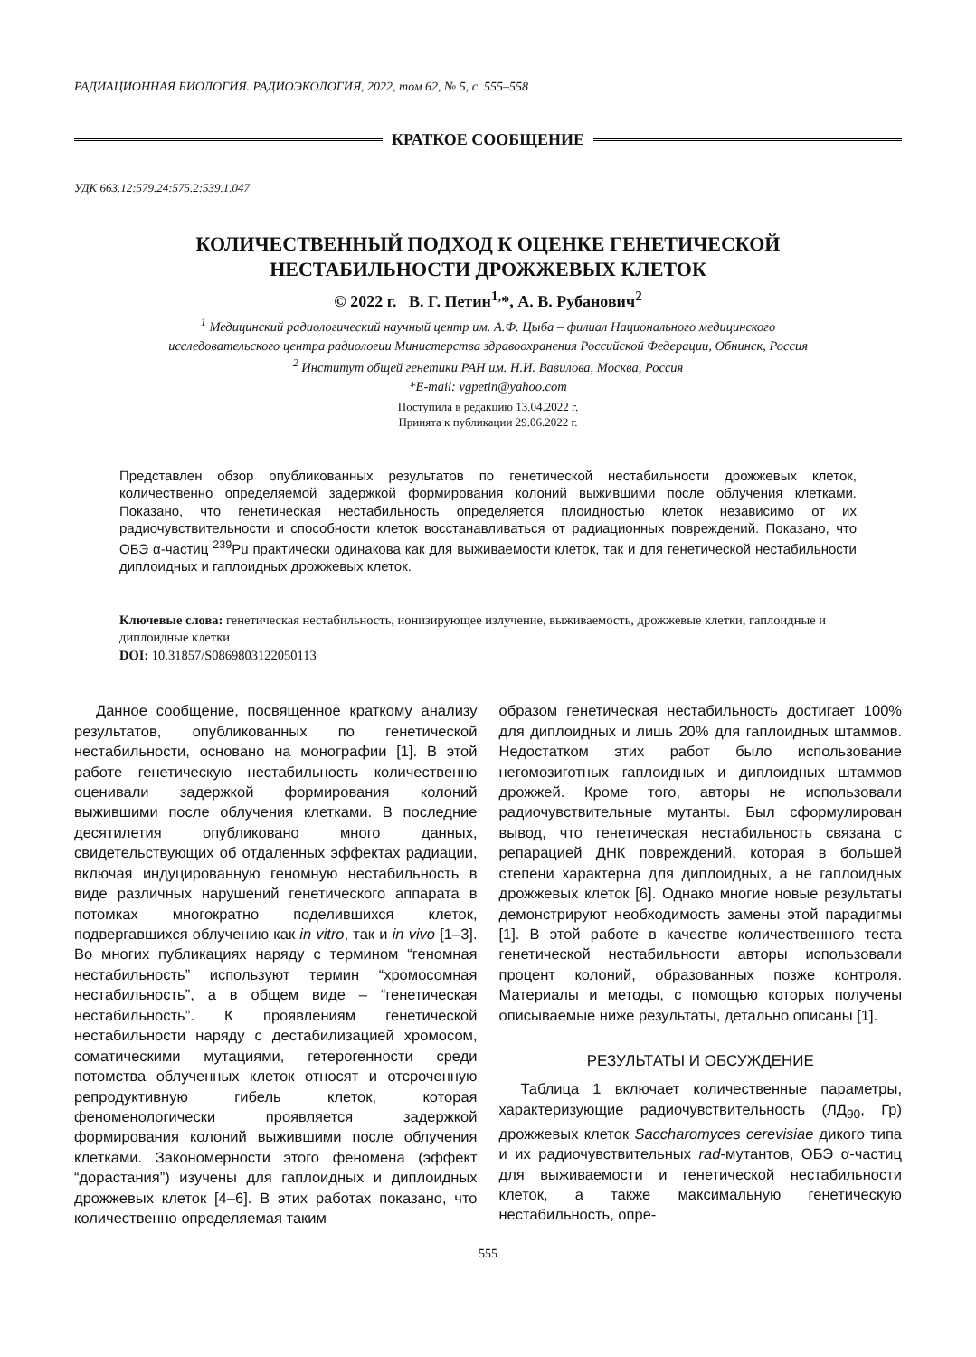РАДИАЦИОННАЯ БИОЛОГИЯ. РАДИОЭКОЛОГИЯ, 2022, том 62, № 5, с. 555–558
КРАТКОЕ СООБЩЕНИЕ
УДК 663.12:579.24:575.2:539.1.047
КОЛИЧЕСТВЕННЫЙ ПОДХОД К ОЦЕНКЕ ГЕНЕТИЧЕСКОЙ
НЕСТАБИЛЬНОСТИ ДРОЖЖЕВЫХ КЛЕТОК
© 2022 г. В. Г. Петин<sup>1,</sup>*, А. В. Рубанович<sup>2</sup>
<sup>1</sup> Медицинский радиологический научный центр им. А.Ф. Цыба – филиал Национального медицинского
исследовательского центра радиологии Министерства здравоохранения Российской Федерации, Обнинск, Россия
<sup>2</sup> Институт общей генетики РАН им. Н.И. Вавилова, Москва, Россия
*E-mail: vgpetin@yahoo.com
Поступила в редакцию 13.04.2022 г.
Принята к публикации 29.06.2022 г.
Представлен обзор опубликованных результатов по генетической нестабильности дрожжевых клеток, количественно определяемой задержкой формирования колоний выжившими после облучения клетками. Показано, что генетическая нестабильность определяется плоидностью клеток независимо от их радиочувствительности и способности клеток восстанавливаться от радиационных повреждений. Показано, что ОБЭ α-частиц <sup>239</sup>Pu практически одинакова как для выживаемости клеток, так и для генетической нестабильности диплоидных и гаплоидных дрожжевых клеток.
Ключевые слова: генетическая нестабильность, ионизирующее излучение, выживаемость, дрожжевые клетки, гаплоидные и диплоидные клетки
DOI: 10.31857/S0869803122050113
Данное сообщение, посвященное краткому анализу результатов, опубликованных по генетической нестабильности, основано на монографии [1]. В этой работе генетическую нестабильность количественно оценивали задержкой формирования колоний выжившими после облучения клетками. В последние десятилетия опубликовано много данных, свидетельствующих об отдаленных эффектах радиации, включая индуцированную геномную нестабильность в виде различных нарушений генетического аппарата в потомках многократно поделившихся клеток, подвергавшихся облучению как in vitro, так и in vivo [1–3]. Во многих публикациях наряду с термином “геномная нестабильность” используют термин “хромосомная нестабильность”, а в общем виде – “генетическая нестабильность”. К проявлениям генетической нестабильности наряду с дестабилизацией хромосом, соматическими мутациями, гетерогенности среди потомства облученных клеток относят и отсроченную репродуктивную гибель клеток, которая феноменологически проявляется задержкой формирования колоний выжившими после облучения клетками. Закономерности этого феномена (эффект “дорастания”) изучены для гаплоидных и диплоидных дрожжевых клеток [4–6]. В этих работах показано, что количественно определяемая таким
образом генетическая нестабильность достигает 100% для диплоидных и лишь 20% для гаплоидных штаммов. Недостатком этих работ было использование негомозиготных гаплоидных и диплоидных штаммов дрожжей. Кроме того, авторы не использовали радиочувствительные мутанты. Был сформулирован вывод, что генетическая нестабильность связана с репарацией ДНК повреждений, которая в большей степени характерна для диплоидных, а не гаплоидных дрожжевых клеток [6]. Однако многие новые результаты демонстрируют необходимость замены этой парадигмы [1]. В этой работе в качестве количественного теста генетической нестабильности авторы использовали процент колоний, образованных позже контроля. Материалы и методы, с помощью которых получены описываемые ниже результаты, детально описаны [1].
РЕЗУЛЬТАТЫ И ОБСУЖДЕНИЕ
Таблица 1 включает количественные параметры, характеризующие радиочувствительность (ЛД<sub>90</sub>, Гр) дрожжевых клеток Saccharomyces cerevisiae дикого типа и их радиочувствительных rad-мутантов, ОБЭ α-частиц для выживаемости и генетической нестабильности клеток, а также максимальную генетическую нестабильность, опре-
555